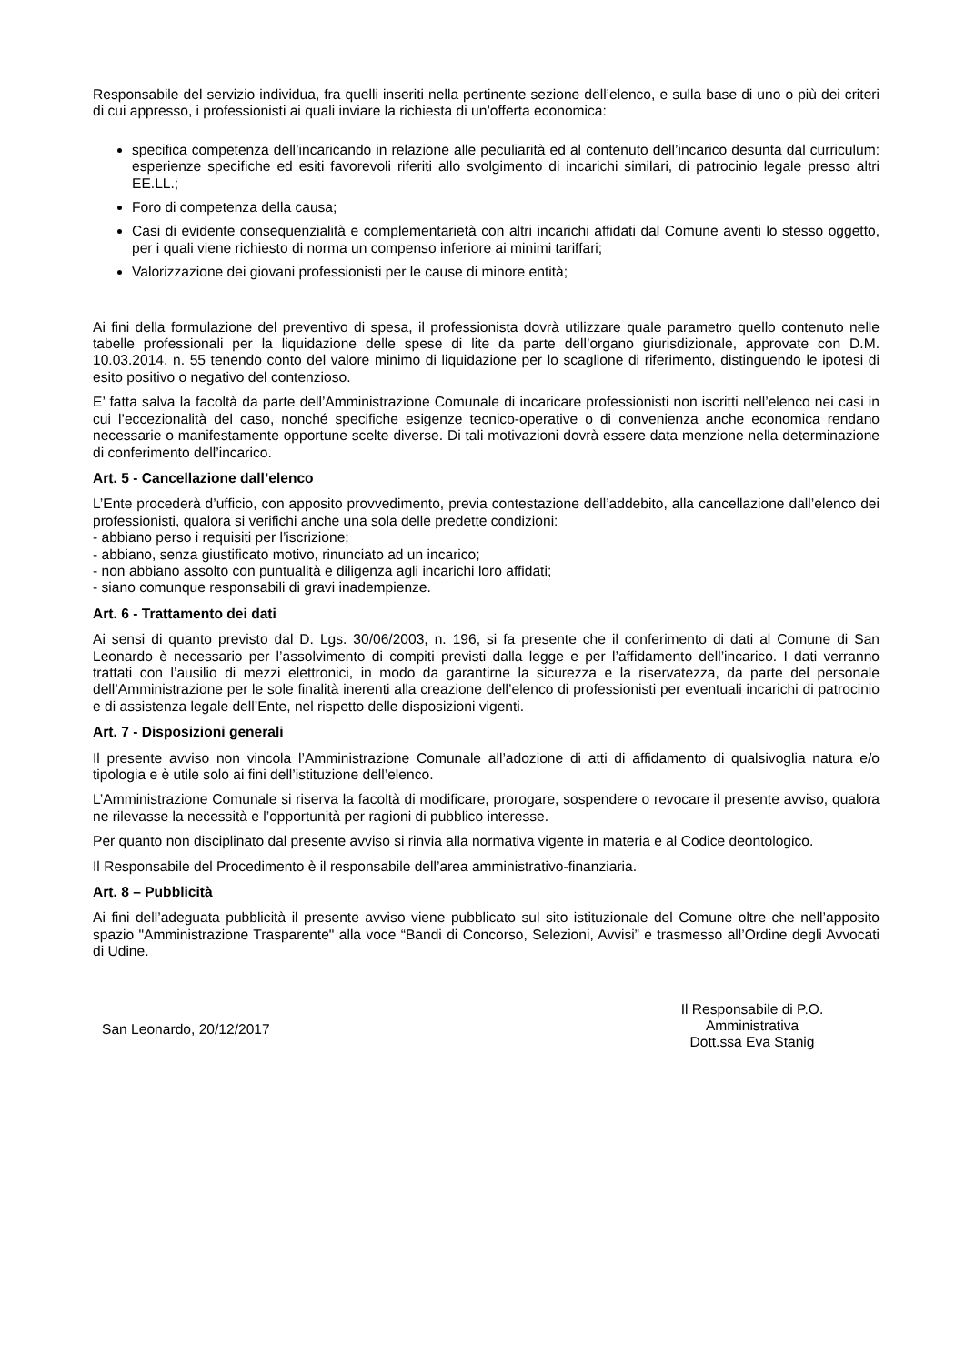Responsabile del servizio individua, fra quelli inseriti nella pertinente sezione dell’elenco, e sulla base di uno o più dei criteri di cui appresso, i professionisti ai quali inviare la richiesta di un’offerta economica:
specifica competenza dell’incaricando in relazione alle peculiarità ed al contenuto dell’incarico desunta dal curriculum: esperienze specifiche ed esiti favorevoli riferiti allo svolgimento di incarichi similari, di patrocinio legale presso altri EE.LL.;
Foro di competenza della causa;
Casi di evidente consequenzialità e complementarietà con altri incarichi affidati dal Comune aventi lo stesso oggetto, per i quali viene richiesto di norma un compenso inferiore ai minimi tariffari;
Valorizzazione dei giovani professionisti per le cause di minore entità;
Ai fini della formulazione del preventivo di spesa, il professionista dovrà utilizzare quale parametro quello contenuto nelle tabelle professionali per la liquidazione delle spese di lite da parte dell’organo giurisdizionale, approvate con D.M. 10.03.2014, n. 55 tenendo conto del valore minimo di liquidazione per lo scaglione di riferimento, distinguendo le ipotesi di esito positivo o negativo del contenzioso.
E’ fatta salva la facoltà da parte dell’Amministrazione Comunale di incaricare professionisti non iscritti nell’elenco nei casi in cui l’eccezionalità del caso, nonché specifiche esigenze tecnico-operative o di convenienza anche economica rendano necessarie o manifestamente opportune scelte diverse. Di tali motivazioni dovrà essere data menzione nella determinazione di conferimento dell’incarico.
Art. 5 - Cancellazione dall’elenco
L’Ente procederà d’ufficio, con apposito provvedimento, previa contestazione dell’addebito, alla cancellazione dall’elenco dei professionisti, qualora si verifichi anche una sola delle predette condizioni:
- abbiano perso i requisiti per l’iscrizione;
- abbiano, senza giustificato motivo, rinunciato ad un incarico;
- non abbiano assolto con puntualità e diligenza agli incarichi loro affidati;
- siano comunque responsabili di gravi inadempienze.
Art. 6 - Trattamento dei dati
Ai sensi di quanto previsto dal D. Lgs. 30/06/2003, n. 196, si fa presente che il conferimento di dati al Comune di San Leonardo è necessario per l’assolvimento di compiti previsti dalla legge e per l’affidamento dell’incarico. I dati verranno trattati con l’ausilio di mezzi elettronici, in modo da garantirne la sicurezza e la riservatezza, da parte del personale dell’Amministrazione per le sole finalità inerenti alla creazione dell’elenco di professionisti per eventuali incarichi di patrocinio e di assistenza legale dell’Ente, nel rispetto delle disposizioni vigenti.
Art. 7 - Disposizioni generali
Il presente avviso non vincola l’Amministrazione Comunale all’adozione di atti di affidamento di qualsivoglia natura e/o tipologia e è utile solo ai fini dell’istituzione dell’elenco.
L’Amministrazione Comunale si riserva la facoltà di modificare, prorogare, sospendere o revocare il presente avviso, qualora ne rilevasse la necessità e l’opportunità per ragioni di pubblico interesse.
Per quanto non disciplinato dal presente avviso si rinvia alla normativa vigente in materia e al Codice deontologico.
Il Responsabile del Procedimento è il responsabile dell’area amministrativo-finanziaria.
Art. 8 – Pubblicità
Ai fini dell’adeguata pubblicità il presente avviso viene pubblicato sul sito istituzionale del Comune oltre che nell’apposito spazio "Amministrazione Trasparente" alla voce “Bandi di Concorso, Selezioni, Avvisi” e trasmesso all’Ordine degli Avvocati di Udine.
San Leonardo, 20/12/2017
Il Responsabile di P.O.
Amministrativa
Dott.ssa Eva Stanig